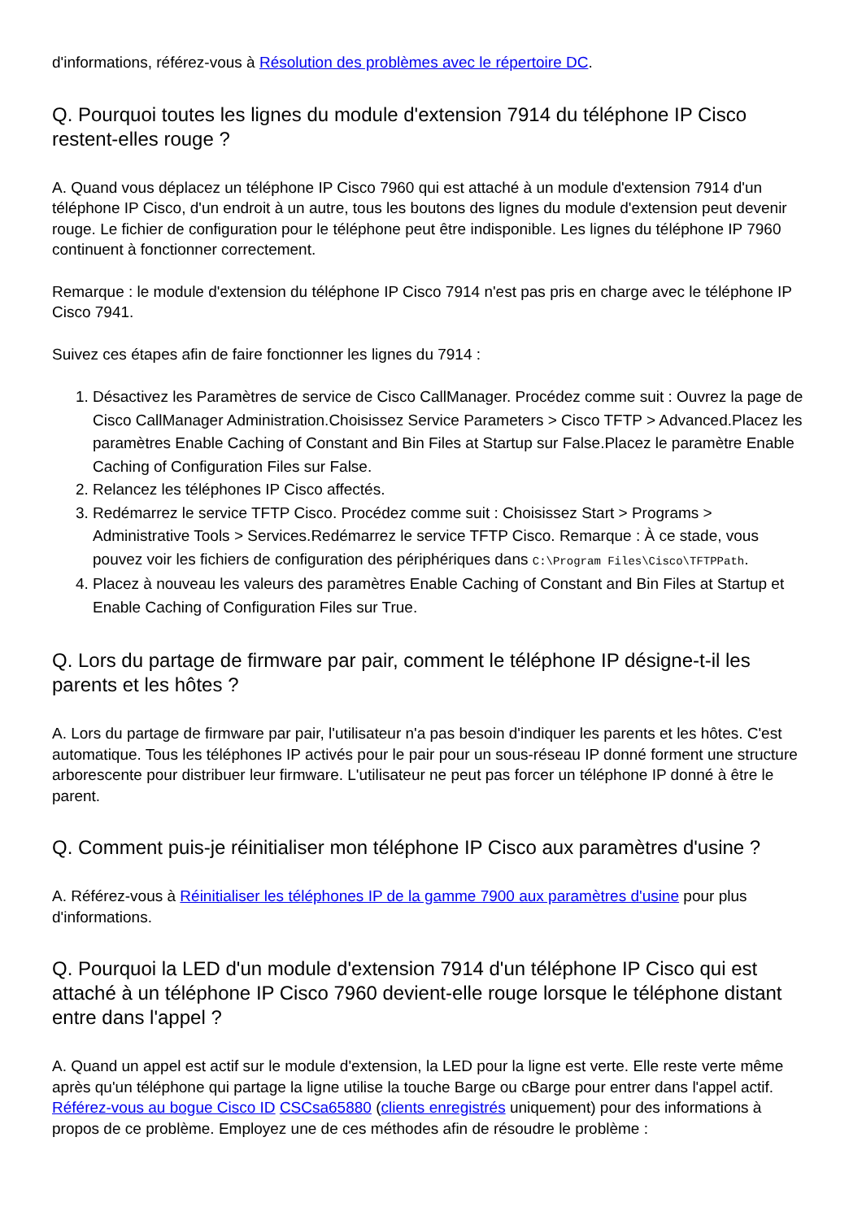d'informations, référez-vous à Résolution des problèmes avec le répertoire DC.
Q. Pourquoi toutes les lignes du module d'extension 7914 du téléphone IP Cisco restent-elles rouge ?
A. Quand vous déplacez un téléphone IP Cisco 7960 qui est attaché à un module d'extension 7914 d'un téléphone IP Cisco, d'un endroit à un autre, tous les boutons des lignes du module d'extension peut devenir rouge. Le fichier de configuration pour le téléphone peut être indisponible. Les lignes du téléphone IP 7960 continuent à fonctionner correctement.
Remarque : le module d'extension du téléphone IP Cisco 7914 n'est pas pris en charge avec le téléphone IP Cisco 7941.
Suivez ces étapes afin de faire fonctionner les lignes du 7914 :
1. Désactivez les Paramètres de service de Cisco CallManager. Procédez comme suit : Ouvrez la page de Cisco CallManager Administration.Choisissez Service Parameters > Cisco TFTP > Advanced.Placez les paramètres Enable Caching of Constant and Bin Files at Startup sur False.Placez le paramètre Enable Caching of Configuration Files sur False.
2. Relancez les téléphones IP Cisco affectés.
3. Redémarrez le service TFTP Cisco. Procédez comme suit : Choisissez Start > Programs > Administrative Tools > Services.Redémarrez le service TFTP Cisco. Remarque : À ce stade, vous pouvez voir les fichiers de configuration des périphériques dans C:\Program Files\Cisco\TFTPPath.
4. Placez à nouveau les valeurs des paramètres Enable Caching of Constant and Bin Files at Startup et Enable Caching of Configuration Files sur True.
Q. Lors du partage de firmware par pair, comment le téléphone IP désigne-t-il les parents et les hôtes ?
A. Lors du partage de firmware par pair, l'utilisateur n'a pas besoin d'indiquer les parents et les hôtes. C'est automatique. Tous les téléphones IP activés pour le pair pour un sous-réseau IP donné forment une structure arborescente pour distribuer leur firmware. L'utilisateur ne peut pas forcer un téléphone IP donné à être le parent.
Q. Comment puis-je réinitialiser mon téléphone IP Cisco aux paramètres d'usine ?
A. Référez-vous à Réinitialiser les téléphones IP de la gamme 7900 aux paramètres d'usine pour plus d'informations.
Q. Pourquoi la LED d'un module d'extension 7914 d'un téléphone IP Cisco qui est attaché à un téléphone IP Cisco 7960 devient-elle rouge lorsque le téléphone distant entre dans l'appel ?
A. Quand un appel est actif sur le module d'extension, la LED pour la ligne est verte. Elle reste verte même après qu'un téléphone qui partage la ligne utilise la touche Barge ou cBarge pour entrer dans l'appel actif. Référez-vous au bogue Cisco ID CSCsa65880 (clients enregistrés uniquement) pour des informations à propos de ce problème. Employez une de ces méthodes afin de résoudre le problème :